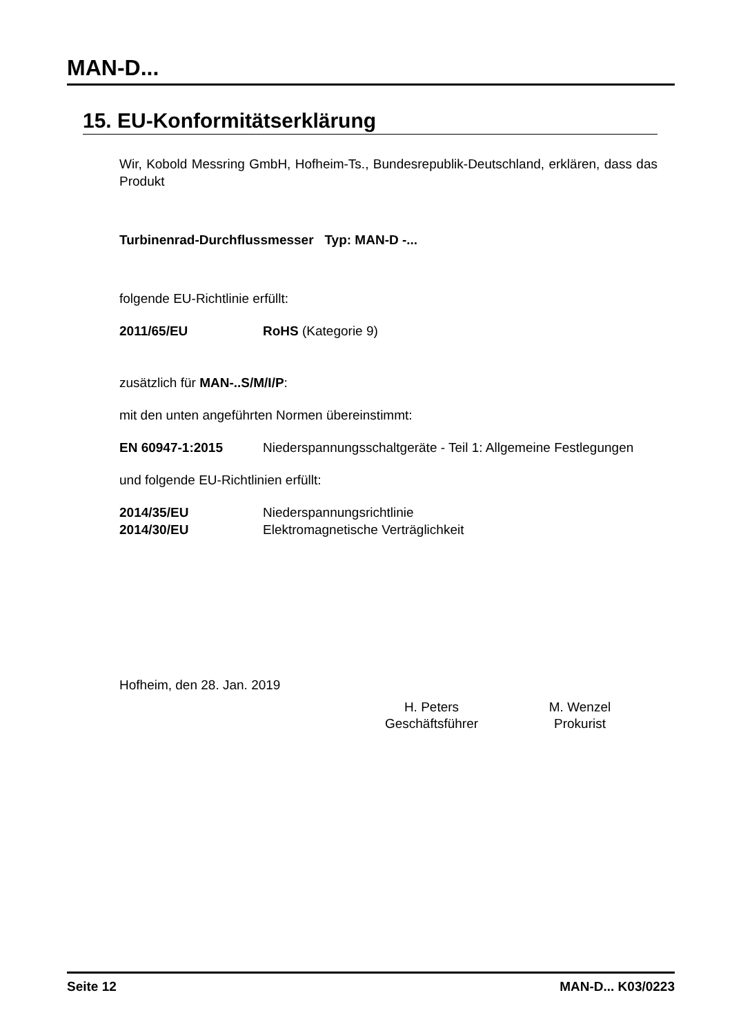MAN-D...
15. EU-Konformitätserklärung
Wir, Kobold Messring GmbH, Hofheim-Ts., Bundesrepublik-Deutschland, erklären, dass das Produkt
Turbinenrad-Durchflussmesser Typ: MAN-D -...
folgende EU-Richtlinie erfüllt:
2011/65/EU RoHS (Kategorie 9)
zusätzlich für MAN-..S/M/I/P:
mit den unten angeführten Normen übereinstimmt:
EN 60947-1:2015 Niederspannungsschaltgeräte - Teil 1: Allgemeine Festlegungen
und folgende EU-Richtlinien erfüllt:
2014/35/EU Niederspannungsrichtlinie
2014/30/EU Elektromagnetische Verträglichkeit
Hofheim, den 28. Jan. 2019
H. Peters
Geschäftsführer
M. Wenzel
Prokurist
Seite 12 MAN-D... K03/0223